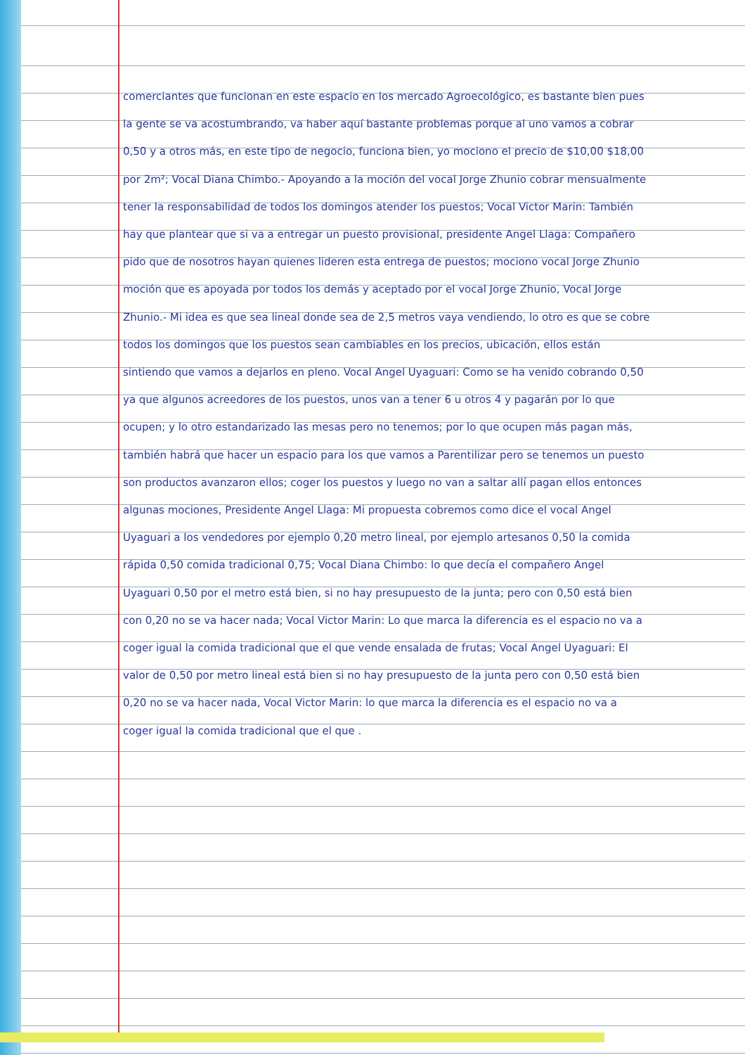comerciantes que funcionan en este espacio en los mercado Agroecológico, es bastante bien pues la gente se va acostumbrando, va haber aquí bastante problemas porque al uno vamos a cobrar 0,50 y a otros más, en este tipo de negocio, funciona bien, yo mociono el precio de $10,00 $18,00 por 2m²; Vocal Diana Chimbo.- Apoyando a la moción del vocal Jorge Zhunio cobrar mensualmente tener la responsabilidad de todos los domingos atender los puestos; Vocal Victor Marin: También hay que plantear que si va a entregar un puesto provisional, presidente Angel Llaga: Compañero pido que de nosotros hayan quienes lideren esta entrega de puestos; mociono vocal Jorge Zhunio moción que es apoyada por todos los demás y aceptado por el vocal Jorge Zhunio, Vocal Jorge Zhunio.- Mi idea es que sea lineal donde sea de 2,5 metros vaya vendiendo, lo otro es que se cobre todos los domingos que los puestos sean cambiables en los precios, ubicación, ellos están sintiendo que vamos a dejarlos en pleno. Vocal Angel Uyaguari: Como se ha venido cobrando 0,50 ya que algunos acreedores de los puestos, unos van a tener 6 u otros 4 y pagarán por lo que ocupen; y lo otro estandarizado las mesas pero no tenemos; por lo que ocupen más pagan más, también habrá que hacer un espacio para los que vamos a Parentilizar pero se tenemos un puesto son productos avanzaron ellos; coger los puestos y luego no van a saltar allí pagan ellos entonces algunas mociones, Presidente Angel Llaga: Mi propuesta cobremos como dice el vocal Angel Uyaguari a los vendedores por ejemplo 0,20 metro lineal, por ejemplo artesanos 0,50 la comida rápida 0,50 comida tradicional 0,75; Vocal Diana Chimbo: lo que decía el compañero Angel Uyaguari 0,50 por el metro está bien, si no hay presupuesto de la junta; pero con 0,50 está bien con 0,20 no se va hacer nada; Vocal Victor Marin: Lo que marca la diferencia es el espacio no va a coger igual la comida tradicional que el que vende ensalada de frutas; Vocal Angel Uyaguari: El valor de 0,50 por metro lineal está bien si no hay presupuesto de la junta pero con 0,50 está bien 0,20 no se va hacer nada, Vocal Victor Marin: lo que marca la diferencia es el espacio no va a coger igual la comida tradicional que el que .